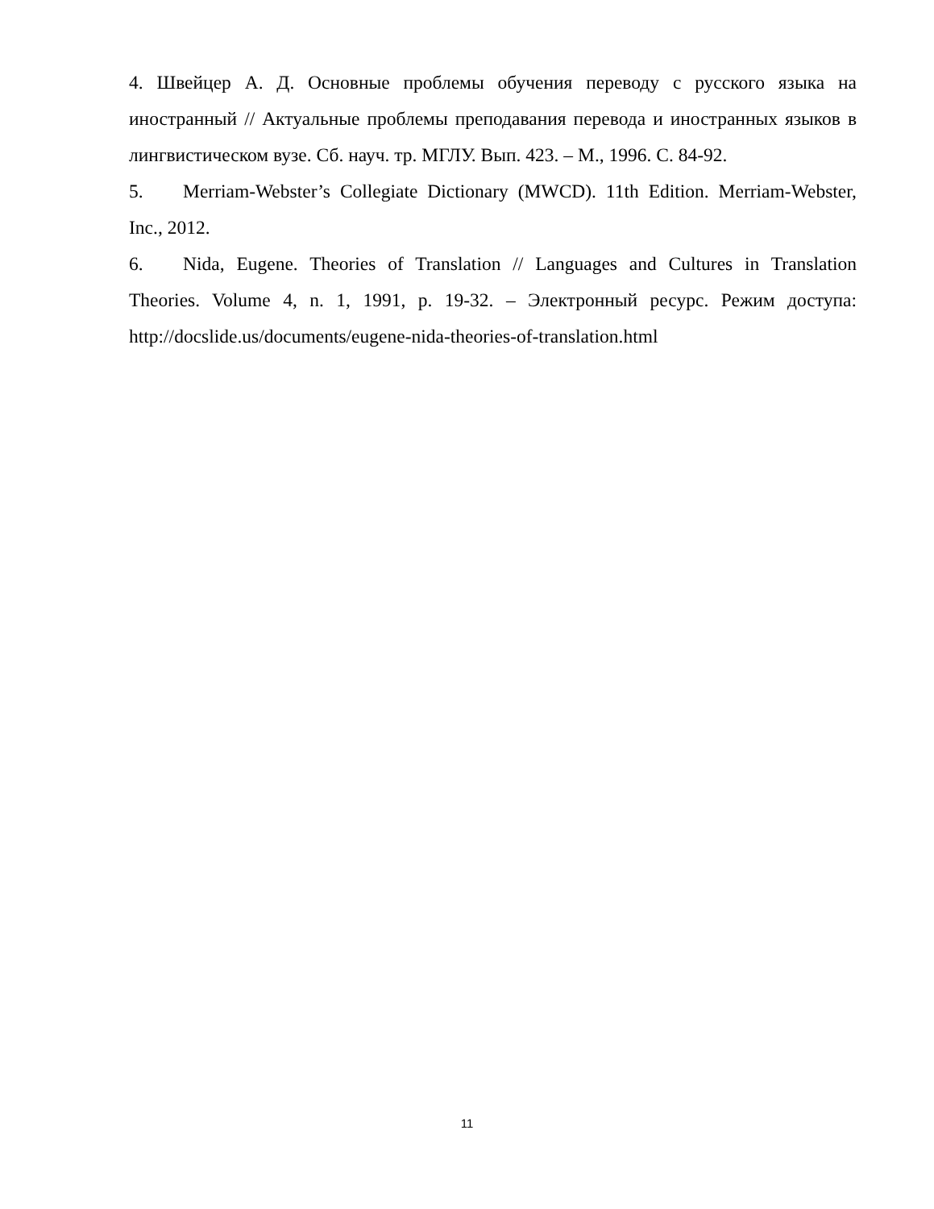4. Швейцер А. Д. Основные проблемы обучения переводу с русского языка на иностранный // Актуальные проблемы преподавания перевода и иностранных языков в лингвистическом вузе. Сб. науч. тр. МГЛУ. Вып. 423. – М., 1996. С. 84-92.
5. Merriam-Webster’s Collegiate Dictionary (MWCD). 11th Edition. Merriam-Webster, Inc., 2012.
6. Nida, Eugene. Theories of Translation // Languages and Cultures in Translation Theories. Volume 4, n. 1, 1991, p. 19-32. – Электронный ресурс. Режим доступа: http://docslide.us/documents/eugene-nida-theories-of-translation.html
11